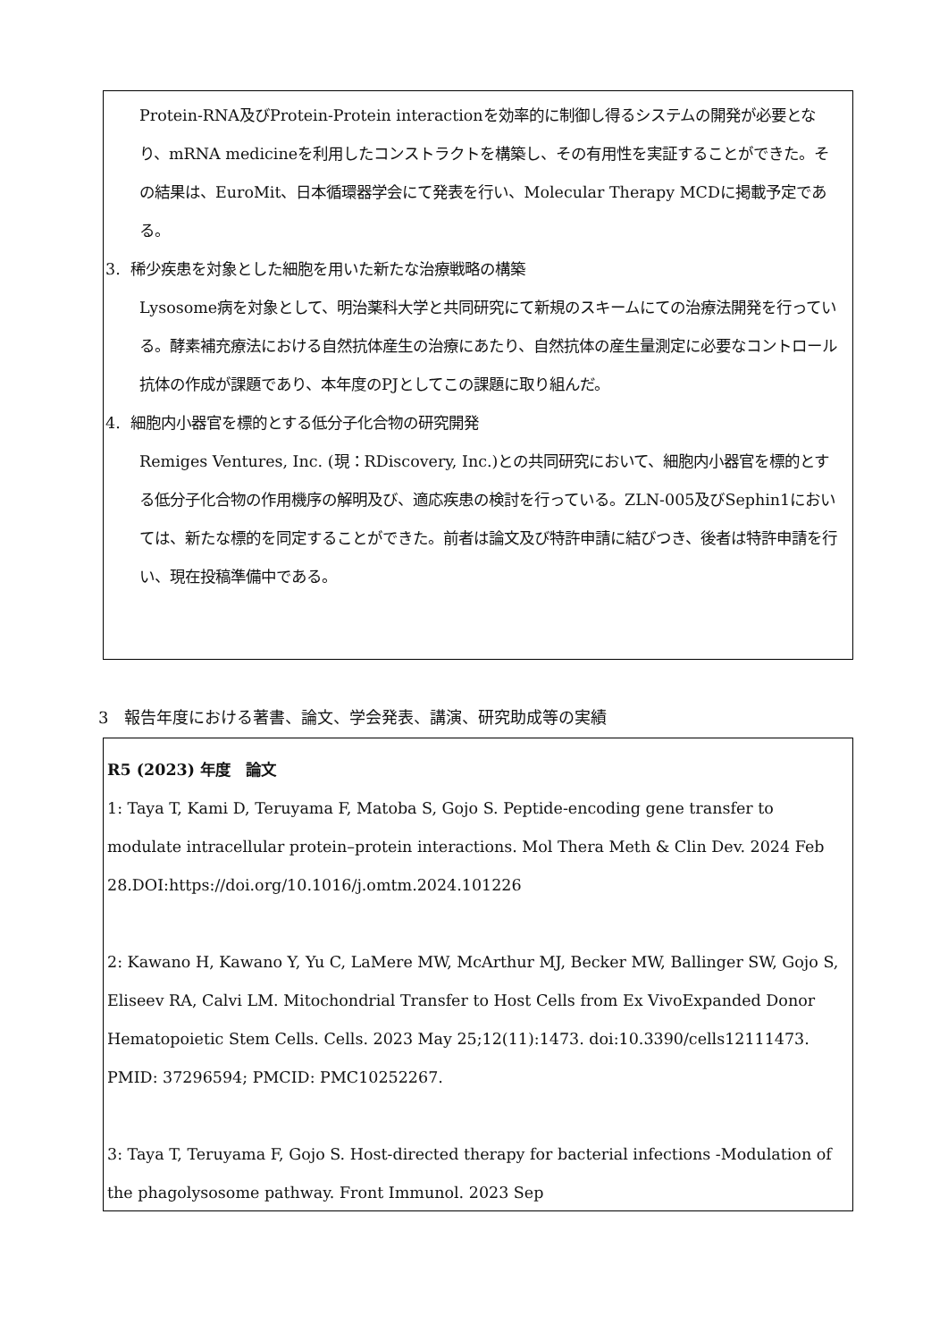Protein-RNA及びProtein-Protein interactionを効率的に制御し得るシステムの開発が必要となり、mRNA medicineを利用したコンストラクトを構築し、その有用性を実証することができた。その結果は、EuroMit、日本循環器学会にて発表を行い、Molecular Therapy MCDに掲載予定である。
3. 稀少疾患を対象とした細胞を用いた新たな治療戦略の構築
Lysosome病を対象として、明治薬科大学と共同研究にて新規のスキームにての治療法開発を行っている。酵素補充療法における自然抗体産生の治療にあたり、自然抗体の産生量測定に必要なコントロール抗体の作成が課題であり、本年度のPJとしてこの課題に取り組んだ。
4. 細胞内小器官を標的とする低分子化合物の研究開発
Remiges Ventures, Inc. (現：RDiscovery, Inc.)との共同研究において、細胞内小器官を標的とする低分子化合物の作用機序の解明及び、適応疾患の検討を行っている。ZLN-005及びSephin1においては、新たな標的を同定することができた。前者は論文及び特許申請に結びつき、後者は特許申請を行い、現在投稿準備中である。
3　報告年度における著書、論文、学会発表、講演、研究助成等の実績
R5 (2023) 年度　論文
1: Taya T, Kami D, Teruyama F, Matoba S, Gojo S. Peptide-encoding gene transfer to modulate intracellular protein–protein interactions. Mol Thera Meth & Clin Dev. 2024 Feb 28.DOI:https://doi.org/10.1016/j.omtm.2024.101226
2: Kawano H, Kawano Y, Yu C, LaMere MW, McArthur MJ, Becker MW, Ballinger SW, Gojo S, Eliseev RA, Calvi LM. Mitochondrial Transfer to Host Cells from Ex VivoExpanded Donor Hematopoietic Stem Cells. Cells. 2023 May 25;12(11):1473. doi:10.3390/cells12111473. PMID: 37296594; PMCID: PMC10252267.
3: Taya T, Teruyama F, Gojo S. Host-directed therapy for bacterial infections -Modulation of the phagolysosome pathway. Front Immunol. 2023 Sep